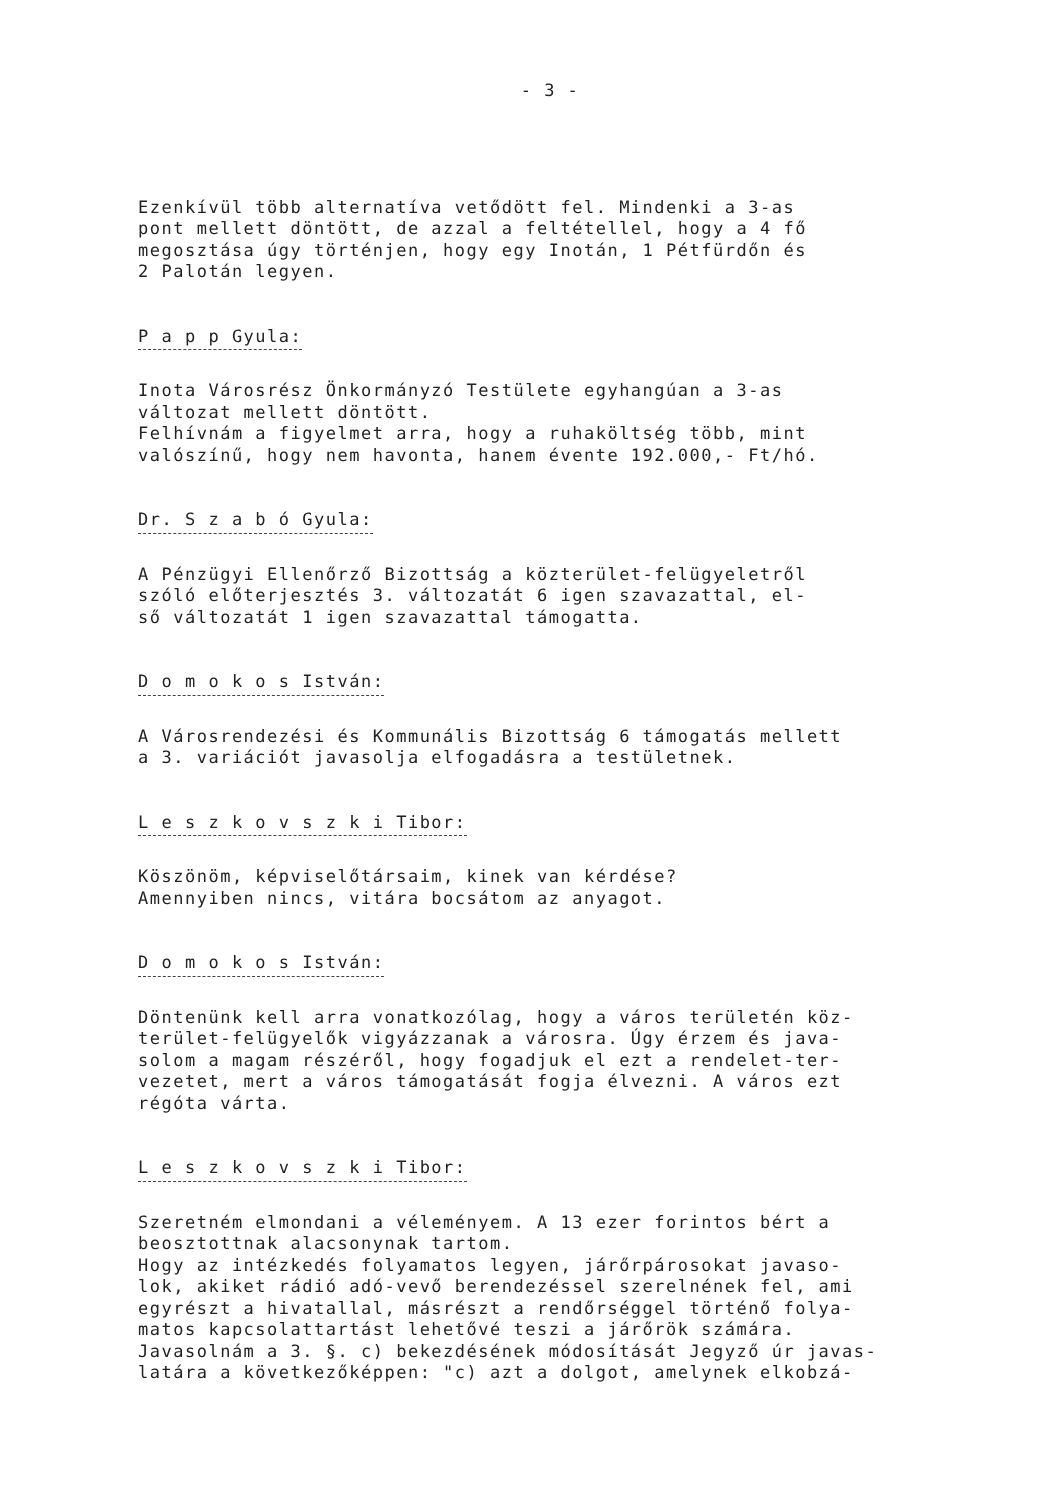- 3 -
Ezenkívül több alternatíva vetődött fel. Mindenki a 3-as pont mellett döntött, de azzal a feltétellel, hogy a 4 fő megosztása úgy történjen, hogy egy Inotán, 1 Pétfürdőn és 2 Palotán legyen.
P a p p Gyula:
Inota Városrész Önkormányzó Testülete egyhangúan a 3-as változat mellett döntött. Felhívnám a figyelmet arra, hogy a ruhaköltség több, mint valószínű, hogy nem havonta, hanem évente 192.000,- Ft/hó.
Dr. S z a b ó Gyula:
A Pénzügyi Ellenőrző Bizottság a közterület-felügyeletről szóló előterjesztés 3. változatát 6 igen szavazattal, el- ső változatát 1 igen szavazattal támogatta.
D o m o k o s István:
A Városrendezési és Kommunális Bizottság 6 támogatás mellett a 3. variációt javasolja elfogadásra a testületnek.
L e s z k o v s z k i Tibor:
Köszönöm, képviselőtársaim, kinek van kérdése? Amennyiben nincs, vitára bocsátom az anyagot.
D o m o k o s István:
Döntenünk kell arra vonatkozólag, hogy a város területén köz- terület-felügyelők vigyázzanak a városra. Úgy érzem és java- solom a magam részéről, hogy fogadjuk el ezt a rendelet-ter- vezetet, mert a város támogatását fogja élvezni. A város ezt régóta várta.
L e s z k o v s z k i Tibor:
Szeretném elmondani a véleményem. A 13 ezer forintos bért a beosztottnak alacsonynak tartom. Hogy az intézkedés folyamatos legyen, járőrpárosokat javaso- lok, akiket rádió adó-vevő berendezéssel szerelnének fel, ami egyrészt a hivatallal, másrészt a rendőrséggel történő folya- matos kapcsolattartást lehetővé teszi a járőrök számára. Javasolnám a 3. §. c) bekezdésének módosítását Jegyző úr javas- latára a következőképpen: "c) azt a dolgot, amelynek elkobzá-